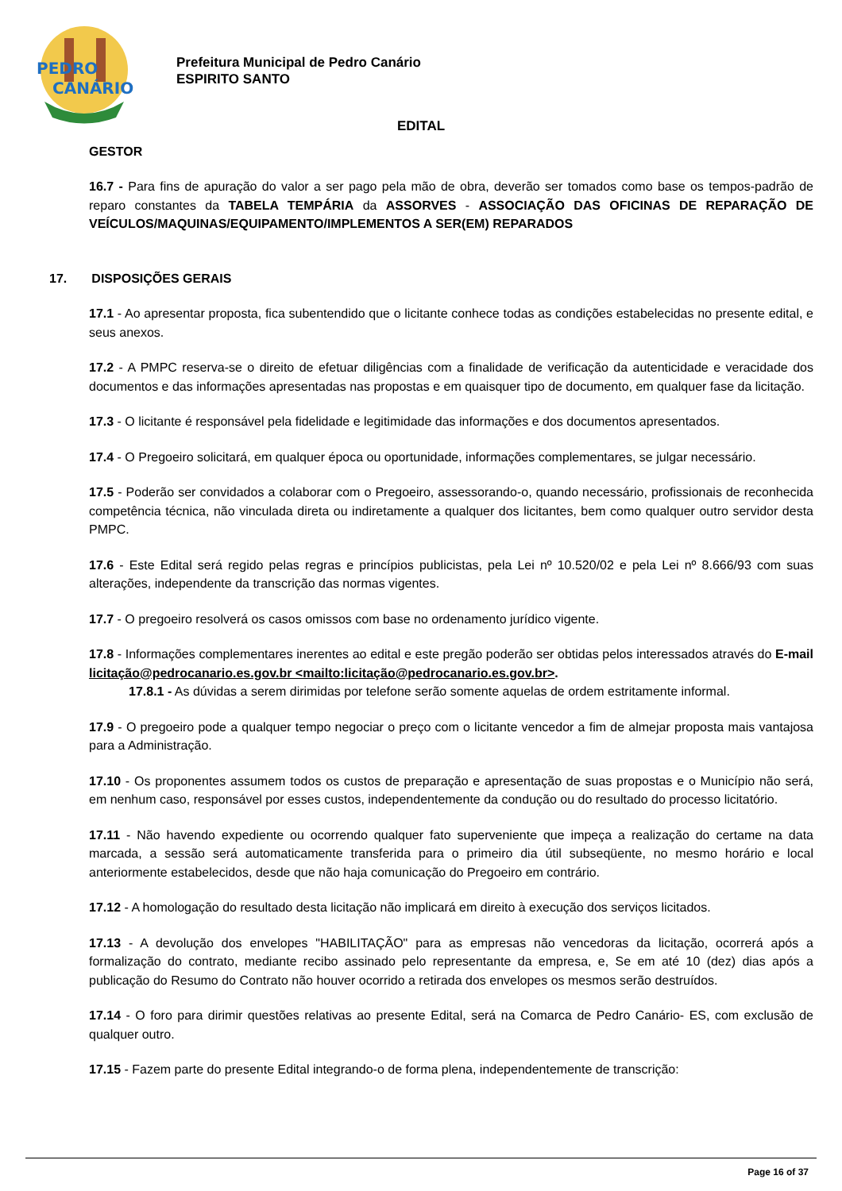PEDRO
CANÁRIO
Prefeitura Municipal de Pedro Canário
ESPIRITO SANTO
EDITAL
GESTOR
16.7 - Para fins de apuração do valor a ser pago pela mão de obra, deverão ser tomados como base os tempos-padrão de reparo constantes da TABELA TEMPÁRIA da ASSORVES - ASSOCIAÇÃO DAS OFICINAS DE REPARAÇÃO DE VEÍCULOS/MAQUINAS/EQUIPAMENTO/IMPLEMENTOS A SER(EM) REPARADOS
17. DISPOSIÇÕES GERAIS
17.1 - Ao apresentar proposta, fica subentendido que o licitante conhece todas as condições estabelecidas no presente edital, e seus anexos.
17.2 - A PMPC reserva-se o direito de efetuar diligências com a finalidade de verificação da autenticidade e veracidade dos documentos e das informações apresentadas nas propostas e em quaisquer tipo de documento, em qualquer fase da licitação.
17.3 - O licitante é responsável pela fidelidade e legitimidade das informações e dos documentos apresentados.
17.4 - O Pregoeiro solicitará, em qualquer época ou oportunidade, informações complementares, se julgar necessário.
17.5 - Poderão ser convidados a colaborar com o Pregoeiro, assessorando-o, quando necessário, profissionais de reconhecida competência técnica, não vinculada direta ou indiretamente a qualquer dos licitantes, bem como qualquer outro servidor desta PMPC.
17.6 - Este Edital será regido pelas regras e princípios publicistas, pela Lei nº 10.520/02 e pela Lei nº 8.666/93 com suas alterações, independente da transcrição das normas vigentes.
17.7 - O pregoeiro resolverá os casos omissos com base no ordenamento jurídico vigente.
17.8 - Informações complementares inerentes ao edital e este pregão poderão ser obtidas pelos interessados através do E-mail licitação@pedrocanario.es.gov.br <mailto:licitação@pedrocanario.es.gov.br>.
17.8.1 - As dúvidas a serem dirimidas por telefone serão somente aquelas de ordem estritamente informal.
17.9 - O pregoeiro pode a qualquer tempo negociar o preço com o licitante vencedor a fim de almejar proposta mais vantajosa para a Administração.
17.10 - Os proponentes assumem todos os custos de preparação e apresentação de suas propostas e o Município não será, em nenhum caso, responsável por esses custos, independentemente da condução ou do resultado do processo licitatório.
17.11 - Não havendo expediente ou ocorrendo qualquer fato superveniente que impeça a realização do certame na data marcada, a sessão será automaticamente transferida para o primeiro dia útil subseqüente, no mesmo horário e local anteriormente estabelecidos, desde que não haja comunicação do Pregoeiro em contrário.
17.12 - A homologação do resultado desta licitação não implicará em direito à execução dos serviços licitados.
17.13 - A devolução dos envelopes "HABILITAÇÃO" para as empresas não vencedoras da licitação, ocorrerá após a formalização do contrato, mediante recibo assinado pelo representante da empresa, e, Se em até 10 (dez) dias após a publicação do Resumo do Contrato não houver ocorrido a retirada dos envelopes os mesmos serão destruídos.
17.14 - O foro para dirimir questões relativas ao presente Edital, será na Comarca de Pedro Canário- ES, com exclusão de qualquer outro.
17.15 - Fazem parte do presente Edital integrando-o de forma plena, independentemente de transcrição:
Page 16 of 37